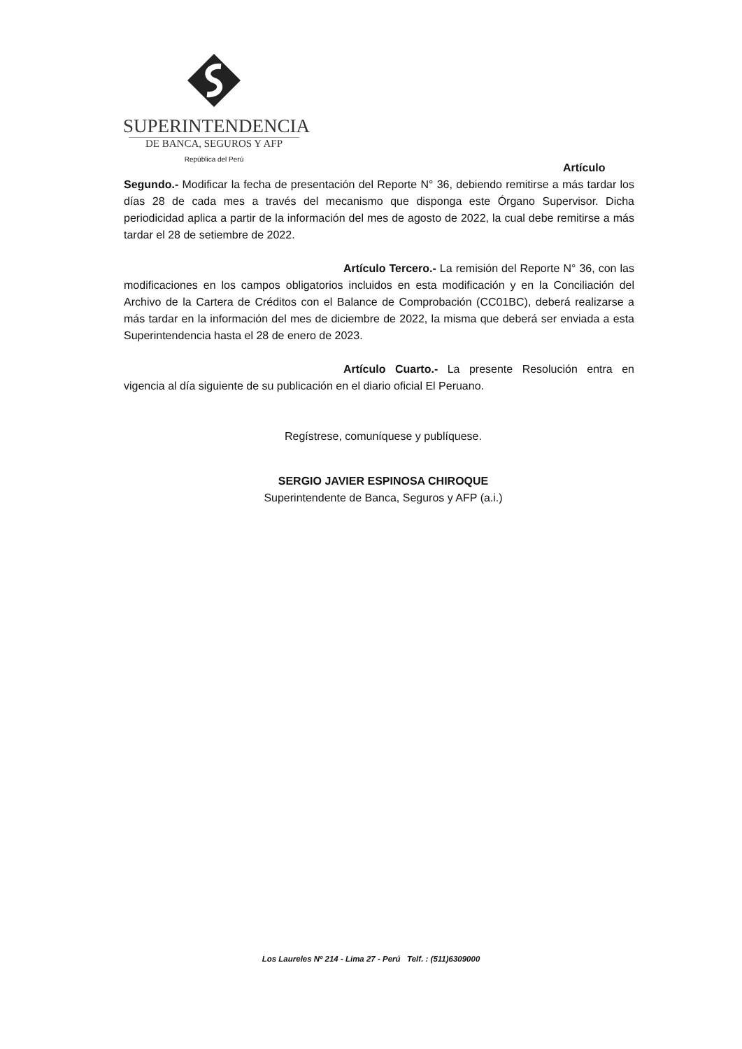SUPERINTENDENCIA
DE BANCA, SEGUROS Y AFP
República del Perú
Artículo Segundo.- Modificar la fecha de presentación del Reporte N° 36, debiendo remitirse a más tardar los días 28 de cada mes a través del mecanismo que disponga este Órgano Supervisor. Dicha periodicidad aplica a partir de la información del mes de agosto de 2022, la cual debe remitirse a más tardar el 28 de setiembre de 2022.
Artículo Tercero.- La remisión del Reporte N° 36, con las modificaciones en los campos obligatorios incluidos en esta modificación y en la Conciliación del Archivo de la Cartera de Créditos con el Balance de Comprobación (CC01BC), deberá realizarse a más tardar en la información del mes de diciembre de 2022, la misma que deberá ser enviada a esta Superintendencia hasta el 28 de enero de 2023.
Artículo Cuarto.- La presente Resolución entra en vigencia al día siguiente de su publicación en el diario oficial El Peruano.
Regístrese, comuníquese y publíquese.
SERGIO JAVIER ESPINOSA CHIROQUE
Superintendente de Banca, Seguros y AFP (a.i.)
Los Laureles Nº 214 - Lima 27 - Perú Telf. : (511)6309000